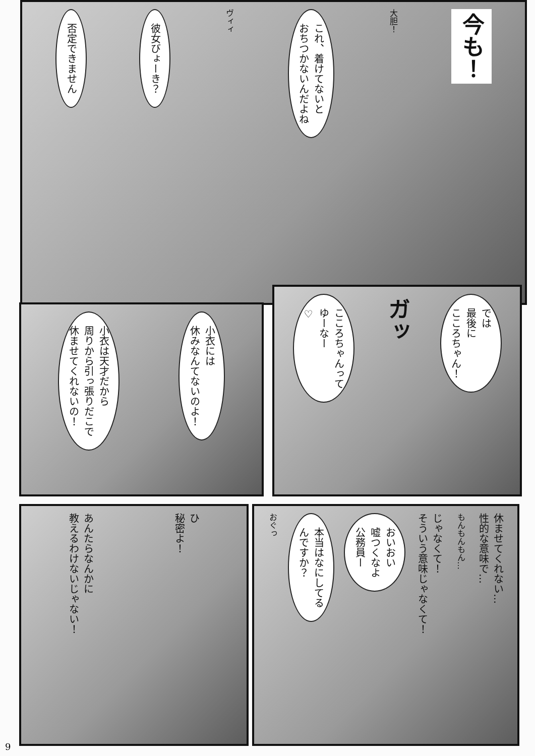今も！
大胆！
これ、着けてないと
おちつかないんだよね
ヴィィ
彼女びょーき？
否定できません
では
最後に
こころちゃん！
ガッ
こころちゃんって
ゆーなー
♡
小衣には
休みなんてないのよ！
小衣は天才だから
周りから引っ張りだこで
休ませてくれないの！
休ませてくれない…
性的な意味で…
もんもんもん…
じゃなくて！
そういう意味じゃなくて！
おいおい
嘘つくなよ
公務員ー
本当はなにしてる
んですか？
おぐっ
ひ
秘密よ！
あんたらなんかに
教えるわけないじゃない！
9